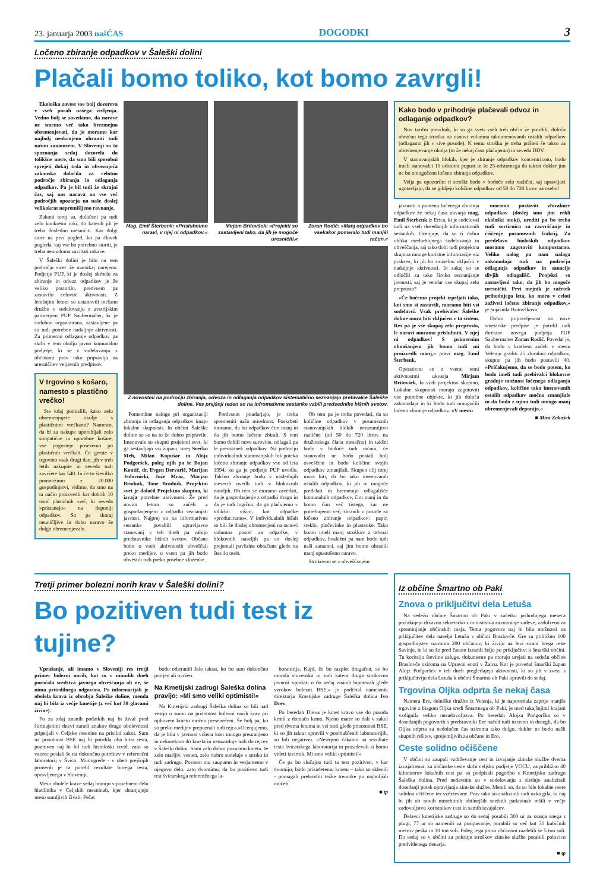23. januarja 2003 našČAS DOGODKI 3
Ločeno zbiranje odpadkov v Šaleški dolini
Plačali bomo toliko, kot bomo zavrgli!
Ekološka zavest vse bolj dozoreva v vseh porah našega življenja. Vedno bolj se zavedamo, da narave ne smemo več tako brezmejno obremenjevati, da jo moramo kar najbolj neokrnjeno ohraniti tudi našim zanamcem. V Sloveniji so ta spoznanja sedaj dozorela do tolikšne mere, da smo bili sposobni sprejeti dokaj trda in obvezujoča zakonska določila za celotno področje zbiranja in odlaganja odpadkov. Pa je bil tudi že skrajni čas, saj nas narava na vse več področjih opozarja na naše doslej velikokrat nepremišljeno ravnanje.
Zakoni torej so, določeni pa tudi zelo konkretni roki, do katerih jih je treba dosledno uresničiti. Kar dolgi sicer na prvi pogled, ko pa človek pogleda, kaj vse bo potrebno storiti, je treba nemudoma zavihati rokave.
V Šaleški dolini je bilo na tem področju sicer že marsikaj narejeno. Podjetje PUP, ki je doslej skrbelo za zbiranje in odvoz odpadkov je že veliko postorilo, predvsem pa zastavilo celovite aktivnosti. Z letošnjim letom so ustanovili mešano družbo v sodelovanju z avstrijskim partnerjem PUP Saubermaher, ki je sodobno organizirana, zastavljene pa so tudi potrebne nadaljnje aktivnosti. Za primerno odlaganje odpadkov pa skrbi v tem okolju javno komunalno podjetje, ki se v sodelovanju z občinami prav tako pripravlja na uresničitev veljavnih predpisov.
V trgovino s košaro, namesto s plastično vrečko!
Ste kdaj pomislili, kako zelo obremenjujete okolje s plastičnimi vrečkami? Namesto, da bi za nakupe uporabljali zelo simpatične in uporabne košare, vse pogosteje posežemo po plastičnih vrečkah. Če greste v trgovino vsak drugi dan, jih v treh letih nakupite in seveda tudi zavržete kar 540. In če to številko pomnožimo z 20.000 gospodinjstvi, vidimo, da smo na ta način proizvedli kar dobrih 10 tisoč plastičnih vreč, ki seveda »pristanejo« na deponiji odpadkov. So pa skoraj neuničljive in dobo naravo še dolgo obremenjevale.
Mag. Emil Šterbenk: »Prisluhnimo naravi, v njej ni odpadkov.«
Mirjam Britovšek: »Projekti so zastavljeni tako, da jih je mogoče uresničiti.«
Zoran Rodič: »Manj odpadkov bo vsekakor pomenilo tudi manjši račun.«
Z novostmi na področju zbiranja, odvoza in odlaganja odpadkov sistematično seznanjajo prebivalce Šaleške doline. Ves prejšnji teden so na infromativne sestanke vabili predsednike hišnih svetov.
Pomembne naloge pri organizaciji zbiranja in odlaganja odpadkov imajo lokalne skupnosti. In občini Šaleške doline so se na to že dobro pripravile. Imenovale so skupni projektni svet, ki ga sestavljajo vsi župani, torej Srečko Meh, Milan Kopušar in Alojz Podgoršek, poleg njih pa še Bojan Kontič, dr. Evgen Dervarič, Marijan Jedovnicki, Jože Mraz, Marjan Brodnik, Tone Brodnik. Projektni svet je določil Projektno skupino, ki izvaja potrebne aktivnosti. Že pred novim letom so začeli z gospodarjenjem z odpadki seznanjati javnost. Najprej so na informativne sestanke povabili upravljavce stanovanj v teh dneh pa vabijo predstavnike hišnih svetov. Občane bodo o vseh aktivnostih obveščali preko medijev, o vsem pa jih bodo obvestili tudi preko posebne zloženke.
Predvsem poudarjajo, je treba spremeniti našo miselnost. Poskrbeti moramo, da bo odpadkov čim manj in da jih bomo ločeno zbirali. S tem bomo dobili nove surovine, odlagali pa le preostanek odpadkov. Na področju individualnih stanovanjskih hiš poteka ločeno zbiranje odpadkov vse od leta 1994, ko ga je podjetje PUP uvedlo. Takšno zbiranje bodo v naslednjih mesecih uvedli tudi v blokovnih naseljih. Ob tem se moramo zavedati, da je gospodarjenje z odpadki drago in da je tudi logično, da ga plačujemo v tolikšni višini, kot odpadke »produciramo«. V individualnih hišah so bili že doslej obremenjeni na osnovi volumna posod za odpadke, v blokovnih naseljih pa so doslej prejemali pavšalne obračune glede na število oseb.
Ob tem pa je treba povedati, da so količine odpadkov v posameznih stanovanjskih blokih nerazumljivo različne (od 50 do 720 litrov na družinskega člana mesečno) in takšni bodo v bodoče tudi računi, če stanovalci ne bodo postali bolj osveščeni in bodo količine svojih odpadkov zmanjšali. Skupen cilj torej mora biti, da bo tako imenovanih ostalih odpadkov, ki jih ni mogoče predelati in bremenijo odlagališče komunalnih odpadkov, čim manj in da bomo čim več tistega, kar ne potrebujemo več, shranili v posode za ločeno zbiranje odpadkov: papir, steklo, pločevinke in plastenke. Tako bomo imeli manj stroškov z odvozi odpadkov, hvaležni pa nam bodo tudi naši zanamci, saj jim bomo ohranili manj opustošeno naravo.
Strokovno se z obveščanjem
Kako bodo v prihodnje plačevali odvoz in odlaganje odpadkov?
Nov tarifni pravilnik, ki so ga sveti vseh treh občin že potrdili, določa obračun tega stroška na osnovi volumna takoimenovanih ostalih odpadkov (odlagamo jih v sive posode). K temu strošku je treba prišteti še takso za obremenjevanje okolja (to že nekaj časa plačujemo) in seveda DDV.
V stanovanjskih blokih, kjer je zbiranje odpadkov koncentrirano, bodo imeli stanovalci 10 odstotni popust in še 25-odstotnega do takrat dokler jim ne bo omogočeno ločeno zbiranje odpadkov.
Velja pa opozorilo: ti stroški bodo v bodoče zelo različni, saj upravljaci ugotavljajo, da se gibljejo količine odpadkov od 50 do 720 litrov na osebo!
javnosti o pomenu ločenega zbiranja odpadkov že nekaj časa ukvarja mag. Emil Šterbenk iz Erica, ki je sodeloval tudi na vseh dosedanjih informativnih sestankih. Ocenjuje, da so ti dobra oblika medsebojnega sodelovanja in obveščanja, saj tako dobi tudi projektna skupina mnoge koristne informacije »iz prakse«, ki jih bo smiselno vključiti v nadaljnje aktivnosti. In zakaj so se odločili za tako široko seznanjanje javnosti, saj je vendar vse skupaj zelo preprosto?
»Če hočemo projekt izpeljati tako, kot smo si zastavili, moramo biti vsi sodelavci. Vsak prebivalec Šaleške doline mora biti vključen v ta sistem. Res pa je vse skupaj zelo preprosto, le naravi moramo prisluhniti. V njej ni odpadkov! S primernim obnašanjem jih bomo tudi mi proizvedli manj,« pravi mag. Emil Šterbenk.
Operativno se z vsemi temi aktivnostmi ukvarja Mirjam Britovšek, ki vodi projektno skupino. Lokalne skupnosti morajo zagotoviti vse potrebne objekte, ki jih določa zakonodaja in ki bodo tudi omogočili ločeno zbiranje odpadkov. »V mestu
moramo postaviti zbiralnice odpadkov (doslej smo jim rekli ekološki otoki), urediti pa bo treba tudi sortirnico za razvrščanje in čiščenje posameznih frakcij. Za predelavo bioloških odpadkov moramo zagotoviti kompostarno. Veliko nalog pa nam nalaga zakonodaja tudi na področju odlaganja odpadkov in sanacije divjih odlagališč. Projekti so zastavljeni tako, da jih bo mogoče uresničiti. Prvi mejnik je začetek prihodnjega leta, ko mora v celoti zaživeti ločeno zbiranje odpadkov,« je pojasnila Britovškova.
Dobro pripravljenost na nove smetarske predpise je potrdil tudi direktor novega podjetja PUP Saubermaher Zoran Rodič. Povedal je, da bodo v kratkem začeli v mestu Velenju graditi 25 zbiralnic odpadkov, skupno pa jih bodo postavili 40. »Pričakujemo, da se bodo potem, ko bodo imeli tudi prebivalci blokovne gradnje možnost ločenega odlaganja odpadkov, količine tako imenovanih ostalih odpadkov močno zmanjšale in da bodo z njimi tudi mnogo manj obremenjevali deponijo.«
■ Mira Zakošek
Tretji primer bolezni norih krav v Šaleški dolini?
Bo pozitiven tudi test iz tujine?
Vprašanje, ali imamo v Sloveniji res tretji primer bolezni norih, kot so v minulih dneh poročala sredstva javnega obveščanja ali ne, še nima pritrdilnega odgovora. Po informacijah je obolela krava iz obrobja Šaleške doline, menda naj bi bila iz večje kmetije (z več kot 30 glavami živine).
Po za zdaj znanih podatkih naj bi žival pred štirinajstimi dnevi zaradi znakov druge obolevnosti pripeljali v Celjske mesnine na prisilni zakol. Sum na prisotnost BSE naj bi potrdila oba hitra testa, pozitiven naj bi bil tudi histološki izvid, zato so vzorec poslali še na dokončno potrditev v referenčni laboratorij v Švico. Mimogrede - v obeh prejšnjih primerih je ta potrdil rezultate hitrega testa, opravljenega v Sloveniji.
Meso obolele krave sedaj hranijo v posebnem delu hladilnika v Celjskih mesninah, kjer shranjujejo meso sumljivih živali. Pečat
bodo odstranili šele takrat, ko bo sum dokončno potrjen ali ovržen.
Na Kmetijski zadrugi Šaleška dolina pravijo: »Mi smo veliki optimisti!«
Na Kmetijski zadrugi Šaleška dolina so bili nad vestjo o sumu na prisotnost bolezni norih krav pri njihovem kmetu močno presenečeni. Še bolj pa, ko so preko medijev prepoznali tudi rejca.»Ocenjujemo, da je bila v javnost vržena kost mnogo preuranjeno in nekorektno do kmeta in nenazadnje tudi do rejcev v Šaleški dolini. Sami zelo dobro poznamo kmeta. Je zelo marljiv, vesten, zelo dobro sodeluje s stroko in tudi zadrugo. Povsem mu zaupamo in verjamemo v njegovo delo, zato dvomimo, da bo pozitiven tudi test švicarskega referenčnega la-
boratorija. Kajti, če bo razplet drugačen, se bo morala slovenska in tudi katera druga strokovna javnost vprašati o do sedaj znanih hipotezah glede vzrokov bolezni BSE,« je podčrtal namestnik direktorja Kmetijske zadruge Šaleška dolina Ivo Drev.
Po besedah Dreva je kmet kravo vse do poroda krmil z domačo krmo. Njeno mater so dali v zakol pred dvema letoma in vsi testi glede prisotnosti BSE, ki so jih takrat opravili v pooblaščenih laboratorijih, so bili negativni. »Nestrpno čakamo na rezultate testa švicarskega laboratorija in prizadevali si bomo videti izvirnik. Mi smo veliki optimisti!«
Če pa bo slučajno tudi ta test pozitiven, v kar dvomijo, bodo prizadetemu kmetu – tako so sklenili - pomagali prebroditi težke trenutke po najboljših močeh.
■ tp
Iz občine Šmartno ob Paki
Znova o priključitvi dela Letuša
Na sedežu občine Šmartno ob Paki v začetku prihodnjega meseca pričakujejo državno sekretarko z ministrstva za notranje zadeve, zadolženo za spreminjanje občinskih meja. Tema pogovora naj bi bila možnosti za priključitev dela naselja Letuša v občini Braslovče. Gre za približno 100 gospodinjstev oziroma 200 občanov, ki živijo na levi strani brega reke Savinje, in ki so že pred časom izrazili željo po priključitvi k šmarški občini. Tu koristijo številne usluge, dokumente pa morajo urejati na sedežu občine Braslovče oziroma na Upravni enoti v Žalcu. Kot je povedal šmarški župan Alojz Podgoršek v teh dneh pregledujejo aktivnosti, ki so jih v zvezi s priključitvijo dela Letuša k občini Šmartno ob Paki opravili do sedaj.
Trgovina Oljka odprta še nekaj časa
Namera Ere, delniške družbe iz Velenja, ki je napovedala zaprtje manjše trgovine z blagom Oljka sredi Šmartnega ob Paki, je med tukajšnjimi krajani vzdignila veliko nezadovoljstva. Po besedah Alojza Podgorška so v dosedanjih pogovorih s predstavniki Ere načeli tudi to temo in dosegli, da bo Oljka odprta za nedoločen čas oziroma tako dolgo, dokler ne bodo našli skupnih rešitev, sprejemljivih za občane in Ero.
Ceste solidno očiščene
V občini so zaupali vzdrževanje cest in izvajanje zimske službe dvema izvajalcema: za občinske ceste skrbi celjsko podjetje VOCU, za približno 40 kilometrov lokalnih cest pa so podpisali pogodbo s Kmetijsko zadrugo Šaleška dolina. Pred nedavnim so v sodelovanju s slednjo analizirali dosedanji potek opravljanja zimske službe. Menili so, da so bile lokalne ceste solidno očiščene ter vzdrževane. Prav tako so analizirali tudi ozka grla, ki naj bi jih ob novih morebitnih obilnejših snežnih padavinah rešili v večje zadovoljstvo koristnikov cest in samih izvajalcev.
Delavci kmetijske zadruge so do sedaj porabili 300 ur za oranja snega s plugi, 77 ur so namenili za posipavanje, porabili so več kot 30 kubičnih metrov peska in 10 ton soli. Poleg tega pa so občanom razdelili še 5 ton soli. Do sedaj so v občini za pokritje stroškov zimske službe porabili polovico predvidenega denarja.
■ tp